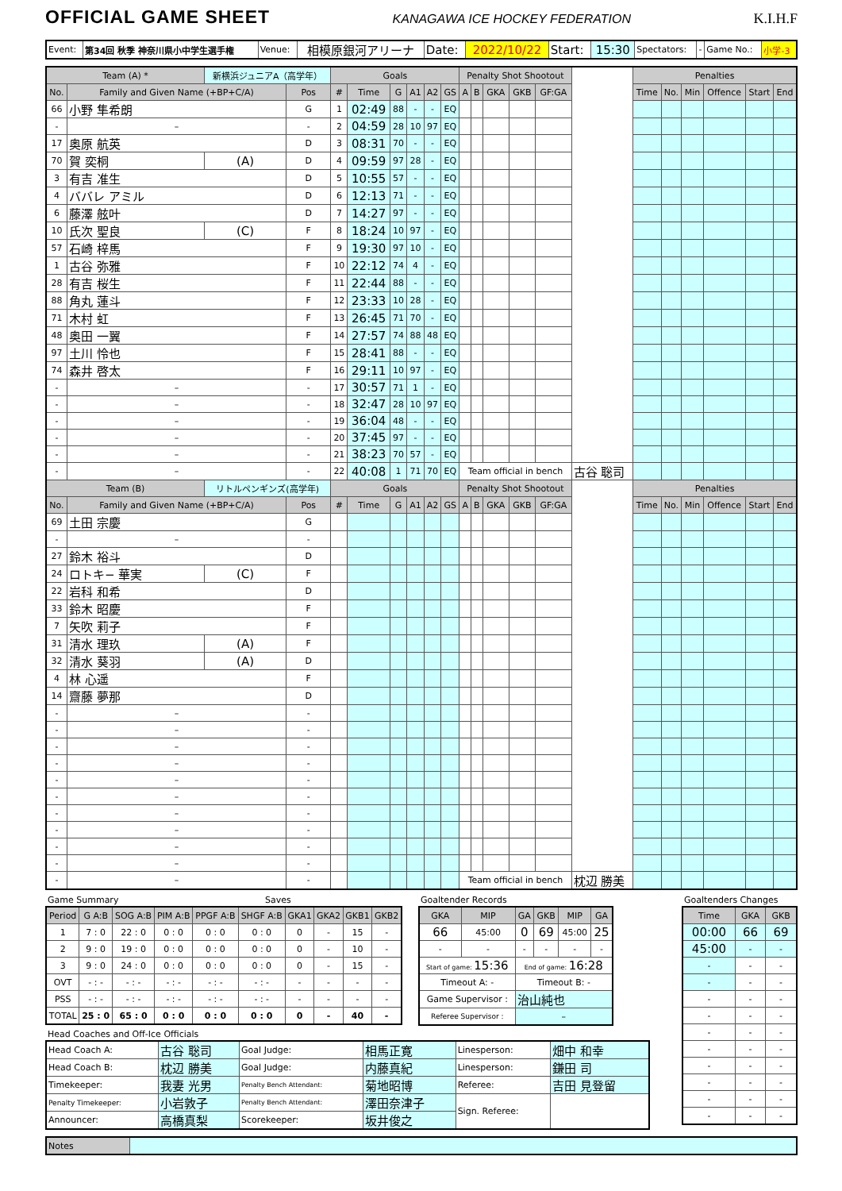OFFICIAL GAME SHEET
KANAGAWA ICE HOCKEY FEDERATION K.I.H.F
| Event: | 第34回 秋季 神奈川県小中学生選手権 | Venue: | 相模原銀河アリーナ | Date: | 2022/10/22 | Start: | 15:30 | Spectators: | - | Game No.: | 小学-3 |
| Team (A) * | | 新横浜ジュニアA（高学年） | | Goals | | | | | | Penalty Shot Shootout | | | | | | Penalties | | | | | |
| No. | Family and Given Name (+BP+C/A) | | Pos | # | Time | G | A1 | A2 | GS | A | B | GKA | GKB | GF:GA | | Time | No. | Min | Offence | Start | End |
| 66 | 小野 隼希朗 | | G | 1 | 02:49 | 88 | - | - | EQ | | | | | | | | | | | | |
| - | – | | - | 2 | 04:59 | 28 | 10 | 97 | EQ | | | | | | | | | | | | |
| 17 | 奥原 航英 | | D | 3 | 08:31 | 70 | - | - | EQ | | | | | | | | | | | | |
| 70 | 賀 奕桐 | (A) | D | 4 | 09:59 | 97 | 28 | - | EQ | | | | | | | | | | | | |
| 3 | 有吉 准生 | | D | 5 | 10:55 | 57 | - | - | EQ | | | | | | | | | | | | |
| 4 | ババレ アミル | | D | 6 | 12:13 | 71 | - | - | EQ | | | | | | | | | | | | |
| 6 | 藤澤 舷叶 | | D | 7 | 14:27 | 97 | - | - | EQ | | | | | | | | | | | | |
| 10 | 氏次 聖良 | (C) | F | 8 | 18:24 | 10 | 97 | - | EQ | | | | | | | | | | | | |
| 57 | 石崎 梓馬 | | F | 9 | 19:30 | 97 | 10 | - | EQ | | | | | | | | | | | | |
| 1 | 古谷 弥雅 | | F | 10 | 22:12 | 74 | 4 | - | EQ | | | | | | | | | | | | |
| 28 | 有吉 桜生 | | F | 11 | 22:44 | 88 | - | - | EQ | | | | | | | | | | | | |
| 88 | 角丸 蓮斗 | | F | 12 | 23:33 | 10 | 28 | - | EQ | | | | | | | | | | | | |
| 71 | 木村 虹 | | F | 13 | 26:45 | 71 | 70 | - | EQ | | | | | | | | | | | | |
| 48 | 奥田 一翼 | | F | 14 | 27:57 | 74 | 88 | 48 | EQ | | | | | | | | | | | | |
| 97 | 土川 怜也 | | F | 15 | 28:41 | 88 | - | - | EQ | | | | | | | | | | | | |
| 74 | 森井 啓太 | | F | 16 | 29:11 | 10 | 97 | - | EQ | | | | | | | | | | | | |
| - | – | | - | 17 | 30:57 | 71 | 1 | - | EQ | | | | | | | | | | | | |
| - | – | | - | 18 | 32:47 | 28 | 10 | 97 | EQ | | | | | | | | | | | | |
| - | – | | - | 19 | 36:04 | 48 | - | - | EQ | | | | | | | | | | | | |
| - | – | | - | 20 | 37:45 | 97 | - | - | EQ | | | | | | | | | | | | |
| - | – | | - | 21 | 38:23 | 70 | 57 | - | EQ | | | | | | | | | | | | |
| - | – | | - | 22 | 40:08 | 1 | 71 | 70 | EQ | Team official in bench | | | | | 古谷 聡司 | | | | | | |
| Team (B) | | リトルペンギンズ(高学年) | | Goals | | | | | | Penalty Shot Shootout | | | | | | Penalties | | | | | |
| No. | Family and Given Name (+BP+C/A) | | Pos | # | Time | G | A1 | A2 | GS | A | B | GKA | GKB | GF:GA | | Time | No. | Min | Offence | Start | End |
| 69 | 土田 宗慶 | | G | | | | | | | | | | | | | | | | | | |
| - | – | | - | | | | | | | | | | | | | | | | | | |
| 27 | 鈴木 裕斗 | | D | | | | | | | | | | | | | | | | | | |
| 24 | ロトキ− 華実 | (C) | F | | | | | | | | | | | | | | | | | | |
| 22 | 岩科 和希 | | D | | | | | | | | | | | | | | | | | | |
| 33 | 鈴木 昭慶 | | F | | | | | | | | | | | | | | | | | | |
| 7 | 矢吹 莉子 | | F | | | | | | | | | | | | | | | | | | |
| 31 | 清水 理玖 | (A) | F | | | | | | | | | | | | | | | | | | |
| 32 | 清水 葵羽 | (A) | D | | | | | | | | | | | | | | | | | | |
| 4 | 林 心遥 | | F | | | | | | | | | | | | | | | | | | |
| 14 | 齋藤 夢那 | | D | | | | | | | | | | | | | | | | | | |
| - | – | | - | | | | | | | | | | | | | | | | | | |
| - | – | | - | | | | | | | | | | | | | | | | | | |
| - | – | | - | | | | | | | | | | | | | | | | | | |
| - | – | | - | | | | | | | | | | | | | | | | | | |
| - | – | | - | | | | | | | | | | | | | | | | | | |
| - | – | | - | | | | | | | | | | | | | | | | | | |
| - | – | | - | | | | | | | | | | | | | | | | | | |
| - | – | | - | | | | | | | | | | | | | | | | | | |
| - | – | | - | | | | | | | | | | | | | | | | | | |
| - | – | | - | | | | | | | | | | | | | | | | | | |
| - | – | | - | | | | | | | Team official in bench | | | | | 枕辺 勝美 | | | | | | |
Game Summary Saves
| Period | G A:B | SOG A:B | PIM A:B | PPGF A:B | SHGF A:B | GKA1 | GKA2 | GKB1 | GKB2 |
| --- | --- | --- | --- | --- | --- | --- | --- | --- | --- |
| 1 | 7 : 0 | 22 : 0 | 0 : 0 | 0 : 0 | 0 : 0 | 0 | - | 15 | - |
| 2 | 9 : 0 | 19 : 0 | 0 : 0 | 0 : 0 | 0 : 0 | 0 | - | 10 | - |
| 3 | 9 : 0 | 24 : 0 | 0 : 0 | 0 : 0 | 0 : 0 | 0 | - | 15 | - |
| OVT | - : - | - : - | - : - | - : - | - : - | - | - | - | - |
| PSS | - : - | - : - | - : - | - : - | - : - | - | - | - | - |
| TOTAL | 25 : 0 | 65 : 0 | 0 : 0 | 0 : 0 | 0 : 0 | 0 | - | 40 | - |
Goaltender Records
| GKA | MIP | GA | GKB | MIP | GA |
| --- | --- | --- | --- | --- | --- |
| 66 | 45:00 | 0 | 69 | 45:00 | 25 |
| - | - | - | - | - | - |
| Start of game: 15:36 | | End of game: 16:28 | | | |
| Timeout A: - | | Timeout B: - | | | |
| Game Supervisor : | | 治山純也 | | | |
| Referee Supervisor : | | – | | | |
Head Coaches and Off-Ice Officials
| Head Coach A: | 古谷 聡司 | Goal Judge: | 相馬正寛 | Linesperson: | 畑中 和幸 |
| Head Coach B: | 枕辺 勝美 | Goal Judge: | 内藤真紀 | Linesperson: | 鎌田 司 |
| Timekeeper: | 我妻 光男 | Penalty Bench Attendant: | 菊地昭博 | Referee: | 吉田 見登留 |
| Penalty Timekeeper: | 小岩敦子 | Penalty Bench Attendant: | 澤田奈津子 | Sign. Referee: | |
| Announcer: | 高橋真梨 | Scorekeeper: | 坂井俊之 | | |
Goaltenders Changes
| Time | GKA | GKB |
| --- | --- | --- |
| 00:00 | 66 | 69 |
| 45:00 | - | - |
| - | - | - |
| - | - | - |
| - | - | - |
| - | - | - |
| - | - | - |
| - | - | - |
| - | - | - |
| - | - | - |
| - | - | - |
| - | - | - |
| Notes | |